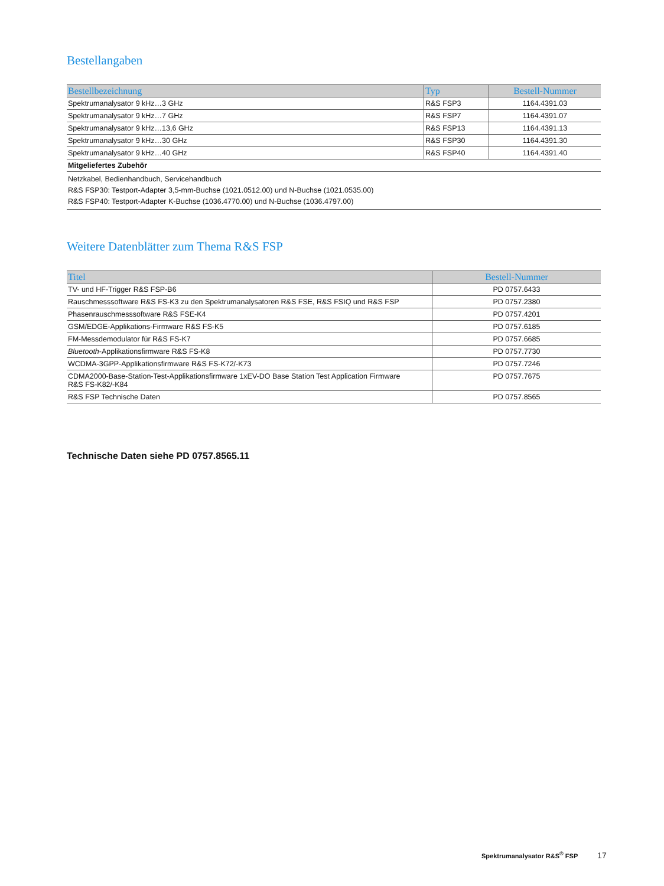Bestellangaben
| Bestellbezeichnung | Typ | Bestell-Nummer |
| --- | --- | --- |
| Spektrumanalysator 9 kHz…3 GHz | R&S FSP3 | 1164.4391.03 |
| Spektrumanalysator 9 kHz…7 GHz | R&S FSP7 | 1164.4391.07 |
| Spektrumanalysator 9 kHz…13,6 GHz | R&S FSP13 | 1164.4391.13 |
| Spektrumanalysator 9 kHz…30 GHz | R&S FSP30 | 1164.4391.30 |
| Spektrumanalysator 9 kHz…40 GHz | R&S FSP40 | 1164.4391.40 |
| Mitgeliefertes Zubehör | | |
| Netzkabel, Bedienhandbuch, Servicehandbuch R&S FSP30: Testport-Adapter 3,5-mm-Buchse (1021.0512.00) und N-Buchse (1021.0535.00) R&S FSP40: Testport-Adapter K-Buchse (1036.4770.00) und N-Buchse (1036.4797.00) | | |
Weitere Datenblätter zum Thema R&S FSP
| Titel | Bestell-Nummer |
| --- | --- |
| TV- und HF-Trigger R&S FSP-B6 | PD 0757.6433 |
| Rauschmesssoftware R&S FS-K3 zu den Spektrumanalysatoren R&S FSE, R&S FSIQ und R&S FSP | PD 0757.2380 |
| Phasenrauschmesssoftware R&S FSE-K4 | PD 0757.4201 |
| GSM/EDGE-Applikations-Firmware R&S FS-K5 | PD 0757.6185 |
| FM-Messdemodulator für R&S FS-K7 | PD 0757.6685 |
| Bluetooth -Applikationsfirmware R&S FS-K8 | PD 0757.7730 |
| WCDMA-3GPP-Applikationsfirmware R&S FS-K72/-K73 | PD 0757.7246 |
| CDMA2000-Base-Station-Test-Applikationsfirmware 1xEV-DO Base Station Test Application Firmware R&S FS-K82/-K84 | PD 0757.7675 |
| R&S FSP Technische Daten | PD 0757.8565 |
Technische Daten siehe PD 0757.8565.11
Spektrumanalysator R&S<sup>®</sup> FSP 17